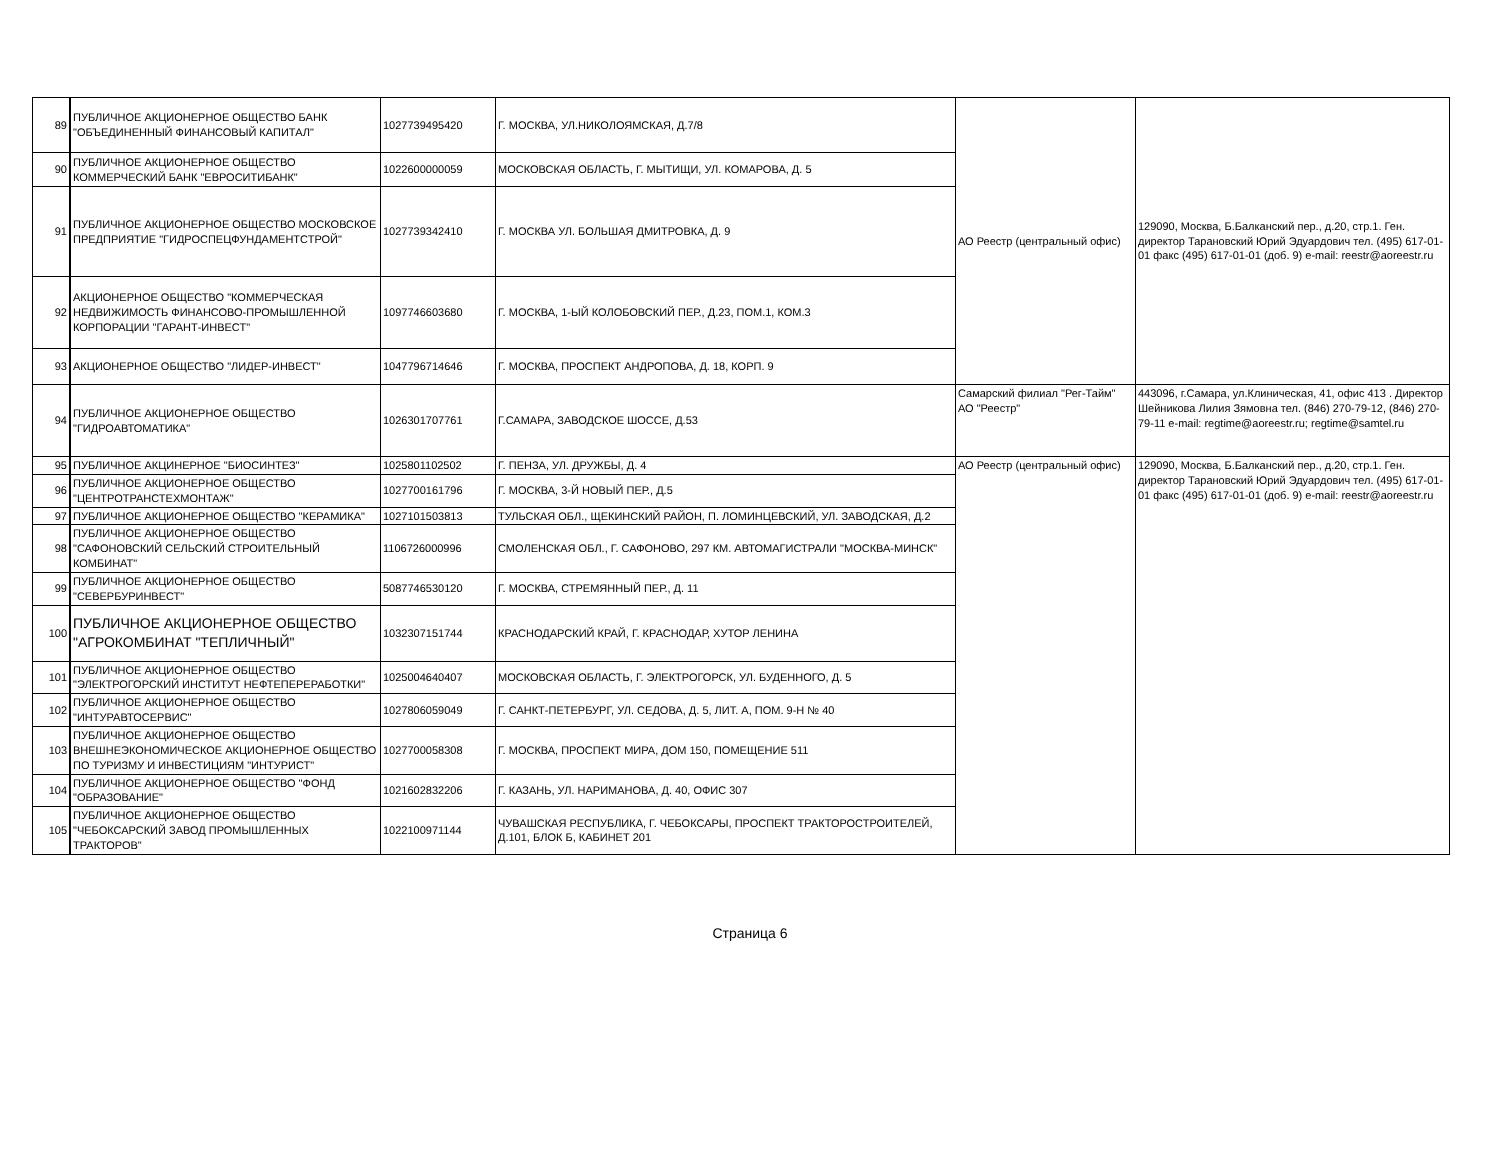| 89 | ПУБЛИЧНОЕ АКЦИОНЕРНОЕ ОБЩЕСТВО БАНК "ОБЪЕДИНЕННЫЙ ФИНАНСОВЫЙ КАПИТАЛ" | 1027739495420 | Г. МОСКВА, УЛ.НИКОЛОЯМСКАЯ, Д.7/8 | АО Реестр (центральный офис) | 129090, Москва, Б.Балканский пер., д.20, стр.1. Ген. директор Тарановский Юрий Эдуардович тел. (495) 617-01-01 факс (495) 617-01-01 (доб. 9) e-mail: reestr@aoreestr.ru |
| 90 | ПУБЛИЧНОЕ АКЦИОНЕРНОЕ ОБЩЕСТВО КОММЕРЧЕСКИЙ БАНК "ЕВРОСИТИБАНК" | 1022600000059 | МОСКОВСКАЯ ОБЛАСТЬ, Г. МЫТИЩИ, УЛ. КОМАРОВА, Д. 5 | | |
| 91 | ПУБЛИЧНОЕ АКЦИОНЕРНОЕ ОБЩЕСТВО МОСКОВСКОЕ ПРЕДПРИЯТИЕ "ГИДРОСПЕЦФУНДАМЕНТСТРОЙ" | 1027739342410 | Г. МОСКВА УЛ. БОЛЬШАЯ ДМИТРОВКА, Д. 9 | | |
| 92 | АКЦИОНЕРНОЕ ОБЩЕСТВО "КОММЕРЧЕСКАЯ НЕДВИЖИМОСТЬ ФИНАНСОВО-ПРОМЫШЛЕННОЙ КОРПОРАЦИИ "ГАРАНТ-ИНВЕСТ" | 1097746603680 | Г. МОСКВА, 1-ЫЙ КОЛОБОВСКИЙ ПЕР., Д.23, ПОМ.1, КОМ.3 | | |
| 93 | АКЦИОНЕРНОЕ ОБЩЕСТВО "ЛИДЕР-ИНВЕСТ" | 1047796714646 | Г. МОСКВА, ПРОСПЕКТ АНДРОПОВА, Д. 18, КОРП. 9 | | |
| 94 | ПУБЛИЧНОЕ АКЦИОНЕРНОЕ ОБЩЕСТВО "ГИДРОАВТОМАТИКА" | 1026301707761 | Г.САМАРА, ЗАВОДСКОЕ ШОССЕ, Д.53 | Самарский филиал "Рег-Тайм" АО "Реестр" | 443096, г.Самара, ул.Клиническая, 41, офис 413 . Директор Шейникова Лилия Зямовна тел. (846) 270-79-12, (846) 270-79-11 e-mail: regtime@aoreestr.ru; regtime@samtel.ru |
| 95 | ПУБЛИЧНОЕ АКЦИНЕРНОЕ "БИОСИНТЕЗ" | 1025801102502 | Г. ПЕНЗА, УЛ. ДРУЖБЫ, Д. 4 | АО Реестр (центральный офис) | 129090, Москва, Б.Балканский пер., д.20, стр.1. Ген. директор Тарановский Юрий Эдуардович тел. (495) 617-01-01 факс (495) 617-01-01 (доб. 9) e-mail: reestr@aoreestr.ru |
| 96 | ПУБЛИЧНОЕ АКЦИОНЕРНОЕ ОБЩЕСТВО "ЦЕНТРОТРАНСТЕХМОНТАЖ" | 1027700161796 | Г. МОСКВА, 3-Й НОВЫЙ ПЕР., Д.5 | | |
| 97 | ПУБЛИЧНОЕ АКЦИОНЕРНОЕ ОБЩЕСТВО "КЕРАМИКА" | 1027101503813 | ТУЛЬСКАЯ ОБЛ., ЩЕКИНСКИЙ РАЙОН, П. ЛОМИНЦЕВСКИЙ, УЛ. ЗАВОДСКАЯ, Д.2 | | |
| 98 | ПУБЛИЧНОЕ АКЦИОНЕРНОЕ ОБЩЕСТВО "САФОНОВСКИЙ СЕЛЬСКИЙ СТРОИТЕЛЬНЫЙ КОМБИНАТ" | 1106726000996 | СМОЛЕНСКАЯ ОБЛ., Г. САФОНОВО, 297 КМ. АВТОМАГИСТРАЛИ "МОСКВА-МИНСК" | | |
| 99 | ПУБЛИЧНОЕ АКЦИОНЕРНОЕ ОБЩЕСТВО "СЕВЕРБУРИНВЕСТ" | 5087746530120 | Г. МОСКВА, СТРЕМЯННЫЙ ПЕР., Д. 11 | | |
| 100 | ПУБЛИЧНОЕ АКЦИОНЕРНОЕ ОБЩЕСТВО "АГРОКОМБИНАТ "ТЕПЛИЧНЫЙ" | 1032307151744 | КРАСНОДАРСКИЙ КРАЙ, Г. КРАСНОДАР, ХУТОР ЛЕНИНА | | |
| 101 | ПУБЛИЧНОЕ АКЦИОНЕРНОЕ ОБЩЕСТВО "ЭЛЕКТРОГОРСКИЙ ИНСТИТУТ НЕФТЕПЕРЕРАБОТКИ" | 1025004640407 | МОСКОВСКАЯ ОБЛАСТЬ, Г. ЭЛЕКТРОГОРСК, УЛ. БУДЕННОГО, Д. 5 | | |
| 102 | ПУБЛИЧНОЕ АКЦИОНЕРНОЕ ОБЩЕСТВО "ИНТУРАВТОСЕРВИС" | 1027806059049 | Г. САНКТ-ПЕТЕРБУРГ, УЛ. СЕДОВА, Д. 5, ЛИТ. А, ПОМ. 9-Н № 40 | | |
| 103 | ПУБЛИЧНОЕ АКЦИОНЕРНОЕ ОБЩЕСТВО ВНЕШНЕЭКОНОМИЧЕСКОЕ АКЦИОНЕРНОЕ ОБЩЕСТВО ПО ТУРИЗМУ И ИНВЕСТИЦИЯМ "ИНТУРИСТ" | 1027700058308 | Г. МОСКВА, ПРОСПЕКТ МИРА, ДОМ 150, ПОМЕЩЕНИЕ 511 | | |
| 104 | ПУБЛИЧНОЕ АКЦИОНЕРНОЕ ОБЩЕСТВО "ФОНД "ОБРАЗОВАНИЕ" | 1021602832206 | Г. КАЗАНЬ, УЛ. НАРИМАНОВА, Д. 40, ОФИС 307 | | |
| 105 | ПУБЛИЧНОЕ АКЦИОНЕРНОЕ ОБЩЕСТВО "ЧЕБОКСАРСКИЙ ЗАВОД ПРОМЫШЛЕННЫХ ТРАКТОРОВ" | 1022100971144 | ЧУВАШСКАЯ РЕСПУБЛИКА, Г. ЧЕБОКСАРЫ, ПРОСПЕКТ ТРАКТОРОСТРОИТЕЛЕЙ, Д.101, БЛОК Б, КАБИНЕТ 201 | | |
Страница 6